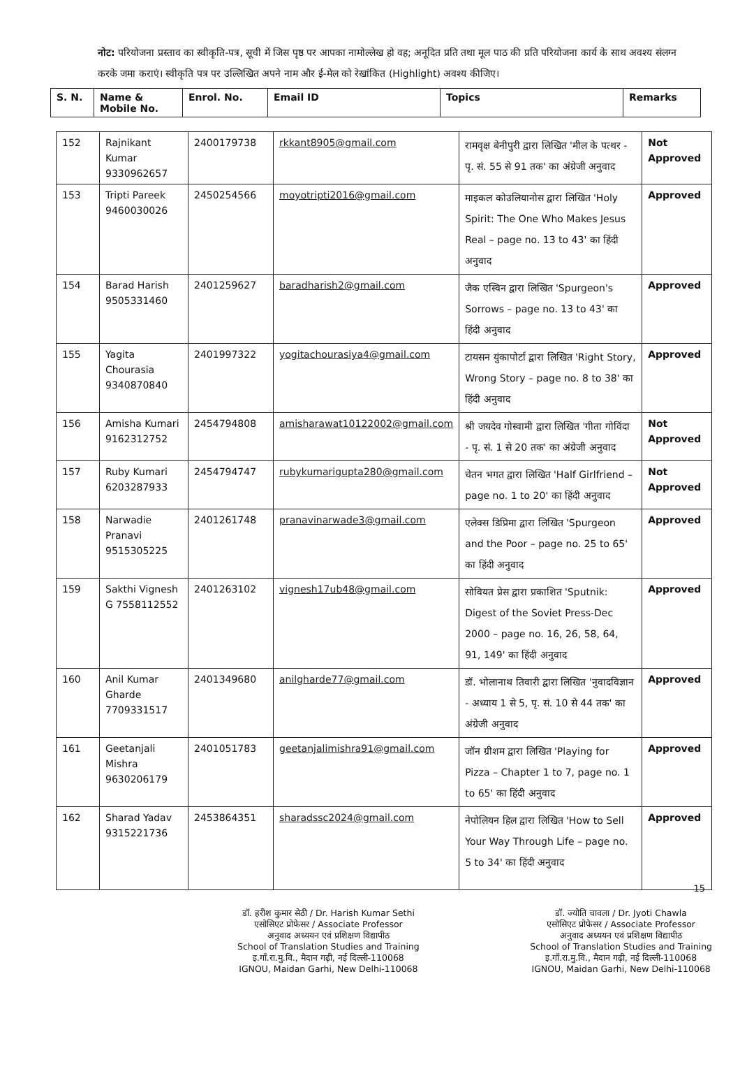नोट: परियोजना प्रस्ताव का स्वीकृति-पत्र, सूची में जिस पृष्ठ पर आपका नामोल्लेख हो वह; अनूदित प्रति तथा मूल पाठ की प्रति परियोजना कार्य के साथ अवश्य संलग्न करके जमा कराएं। स्वीकृति पत्र पर उल्लिखित अपने नाम और ई-मेल को रेखांकित (Highlight) अवश्य कीजिए।
| S. N. | Name & Mobile No. | Enrol. No. | Email ID | Topics | Remarks |
| --- | --- | --- | --- | --- | --- |
| 152 | Rajnikant Kumar 9330962657 | 2400179738 | rkkant8905@gmail.com | रामवृक्ष बेनीपुरी द्वारा लिखित 'मील के पत्थर - पृ. सं. 55 से 91 तक' का अंग्रेजी अनुवाद | Not Approved |
| 153 | Tripti Pareek 9460030026 | 2450254566 | moyotripti2016@gmail.com | माइकल कोउलियानोस द्वारा लिखित 'Holy Spirit: The One Who Makes Jesus Real – page no. 13 to 43' का हिंदी अनुवाद | Approved |
| 154 | Barad Harish 9505331460 | 2401259627 | baradharish2@gmail.com | जैक एस्विन द्वारा लिखित 'Spurgeon's Sorrows – page no. 13 to 43' का हिंदी अनुवाद | Approved |
| 155 | Yagita Chourasia 9340870840 | 2401997322 | yogitachourasiya4@gmail.com | टायसन युंकापोर्टा द्वारा लिखित 'Right Story, Wrong Story – page no. 8 to 38' का हिंदी अनुवाद | Approved |
| 156 | Amisha Kumari 9162312752 | 2454794808 | amisharawat10122002@gmail.com | श्री जयदेव गोस्वामी द्वारा लिखित 'गीता गोविंदा - पृ. सं. 1 से 20 तक' का अंग्रेजी अनुवाद | Not Approved |
| 157 | Ruby Kumari 6203287933 | 2454794747 | rubykumarigupta280@gmail.com | चेतन भगत द्वारा लिखित 'Half Girlfriend – page no. 1 to 20' का हिंदी अनुवाद | Not Approved |
| 158 | Narwadie Pranavi 9515305225 | 2401261748 | pranavinarwade3@gmail.com | एलेक्स डिप्रिमा द्वारा लिखित 'Spurgeon and the Poor – page no. 25 to 65' का हिंदी अनुवाद | Approved |
| 159 | Sakthi Vignesh G 7558112552 | 2401263102 | vignesh17ub48@gmail.com | सोवियत प्रेस द्वारा प्रकाशित 'Sputnik: Digest of the Soviet Press-Dec 2000 – page no. 16, 26, 58, 64, 91, 149' का हिंदी अनुवाद | Approved |
| 160 | Anil Kumar Gharde 7709331517 | 2401349680 | anilgharde77@gmail.com | डॉ. भोलानाथ तिवारी द्वारा लिखित 'नुवादविज्ञान - अध्याय 1 से 5, पृ. सं. 10 से 44 तक' का अंग्रेजी अनुवाद | Approved |
| 161 | Geetanjali Mishra 9630206179 | 2401051783 | geetanjalimishra91@gmail.com | जॉन ग्रीशम द्वारा लिखित 'Playing for Pizza – Chapter 1 to 7, page no. 1 to 65' का हिंदी अनुवाद | Approved |
| 162 | Sharad Yadav 9315221736 | 2453864351 | sharadssc2024@gmail.com | नेपोलियन हिल द्वारा लिखित 'How to Sell Your Way Through Life – page no. 5 to 34' का हिंदी अनुवाद | Approved |
15
डॉ. हरीश कुमार सेठी / Dr. Harish Kumar Sethi
एसोसिएट प्रोफेसर / Associate Professor
अनुवाद अध्ययन एवं प्रशिक्षण विद्यापीठ
School of Translation Studies and Training
इ.गाँ.रा.मु.वि., मैदान गढ़ी, नई दिल्ली-110068
IGNOU, Maidan Garhi, New Delhi-110068
डॉ. ज्योति चावला / Dr. Jyoti Chawla
एसोसिएट प्रोफेसर / Associate Professor
अनुवाद अध्ययन एवं प्रशिक्षण विद्यापीठ
School of Translation Studies and Training
इ.गाँ.रा.मु.वि., मैदान गढ़ी, नई दिल्ली-110068
IGNOU, Maidan Garhi, New Delhi-110068